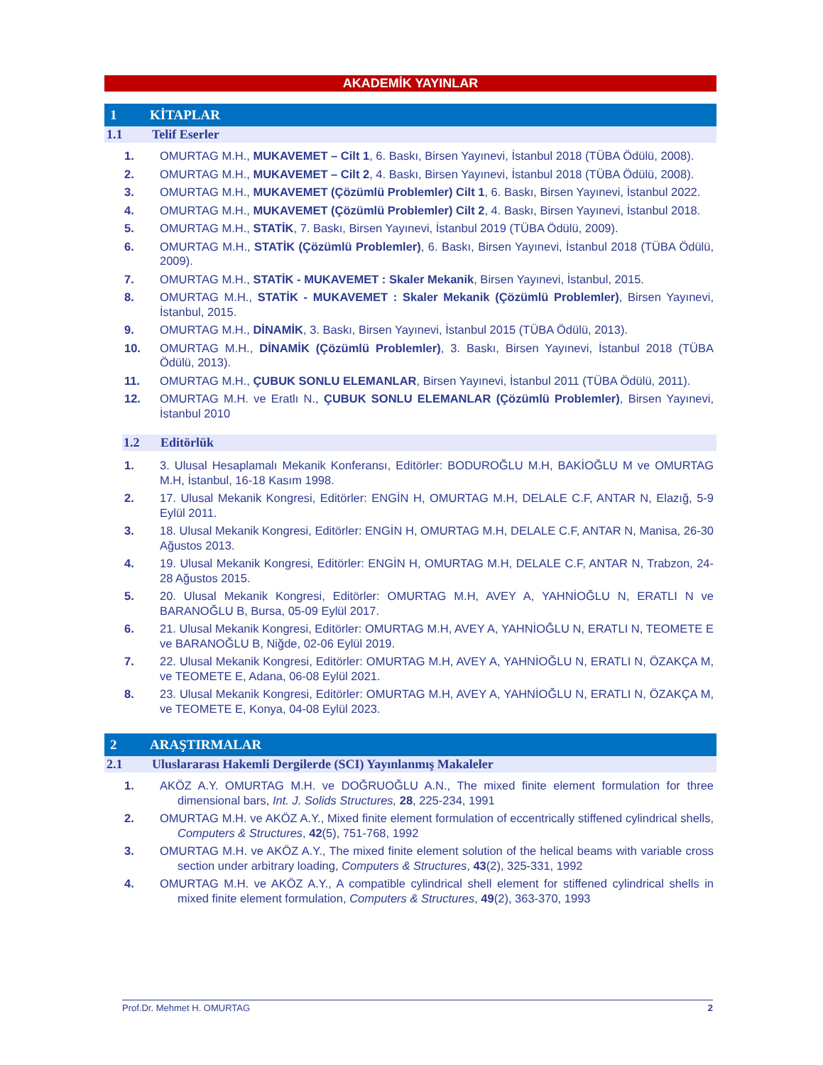AKADEMİK YAYINLAR
1 KİTAPLAR
1.1 Telif Eserler
1. OMURTAG M.H., MUKAVEMET – Cilt 1, 6. Baskı, Birsen Yayınevi, İstanbul 2018 (TÜBA Ödülü, 2008).
2. OMURTAG M.H., MUKAVEMET – Cilt 2, 4. Baskı, Birsen Yayınevi, İstanbul 2018 (TÜBA Ödülü, 2008).
3. OMURTAG M.H., MUKAVEMET (Çözümlü Problemler) Cilt 1, 6. Baskı, Birsen Yayınevi, İstanbul 2022.
4. OMURTAG M.H., MUKAVEMET (Çözümlü Problemler) Cilt 2, 4. Baskı, Birsen Yayınevi, İstanbul 2018.
5. OMURTAG M.H., STATİK, 7. Baskı, Birsen Yayınevi, İstanbul 2019 (TÜBA Ödülü, 2009).
6. OMURTAG M.H., STATİK (Çözümlü Problemler), 6. Baskı, Birsen Yayınevi, İstanbul 2018 (TÜBA Ödülü, 2009).
7. OMURTAG M.H., STATİK - MUKAVEMET : Skaler Mekanik, Birsen Yayınevi, İstanbul, 2015.
8. OMURTAG M.H., STATİK - MUKAVEMET : Skaler Mekanik (Çözümlü Problemler), Birsen Yayınevi, İstanbul, 2015.
9. OMURTAG M.H., DİNAMİK, 3. Baskı, Birsen Yayınevi, İstanbul 2015 (TÜBA Ödülü, 2013).
10. OMURTAG M.H., DİNAMİK (Çözümlü Problemler), 3. Baskı, Birsen Yayınevi, İstanbul 2018 (TÜBA Ödülü, 2013).
11. OMURTAG M.H., ÇUBUK SONLU ELEMANLAR, Birsen Yayınevi, İstanbul 2011 (TÜBA Ödülü, 2011).
12. OMURTAG M.H. ve Eratlı N., ÇUBUK SONLU ELEMANLAR (Çözümlü Problemler), Birsen Yayınevi, İstanbul 2010
1.2 Editörlük
1. 3. Ulusal Hesaplamalı Mekanik Konferansı, Editörler: BODUROĞLU M.H, BAKİOĞLU M ve OMURTAG M.H, İstanbul, 16-18 Kasım 1998.
2. 17. Ulusal Mekanik Kongresi, Editörler: ENGİN H, OMURTAG M.H, DELALE C.F, ANTAR N, Elazığ, 5-9 Eylül 2011.
3. 18. Ulusal Mekanik Kongresi, Editörler: ENGİN H, OMURTAG M.H, DELALE C.F, ANTAR N, Manisa, 26-30 Ağustos 2013.
4. 19. Ulusal Mekanik Kongresi, Editörler: ENGİN H, OMURTAG M.H, DELALE C.F, ANTAR N, Trabzon, 24-28 Ağustos 2015.
5. 20. Ulusal Mekanik Kongresi, Editörler: OMURTAG M.H, AVEY A, YAHNİOĞLU N, ERATLI N ve BARANOĞLU B, Bursa, 05-09 Eylül 2017.
6. 21. Ulusal Mekanik Kongresi, Editörler: OMURTAG M.H, AVEY A, YAHNİOĞLU N, ERATLI N, TEOMETE E ve BARANOĞLU B, Niğde, 02-06 Eylül 2019.
7. 22. Ulusal Mekanik Kongresi, Editörler: OMURTAG M.H, AVEY A, YAHNİOĞLU N, ERATLI N, ÖZAKÇA M, ve TEOMETE E, Adana, 06-08 Eylül 2021.
8. 23. Ulusal Mekanik Kongresi, Editörler: OMURTAG M.H, AVEY A, YAHNİOĞLU N, ERATLI N, ÖZAKÇA M, ve TEOMETE E, Konya, 04-08 Eylül 2023.
2 ARAŞTIRMALAR
2.1 Uluslararası Hakemli Dergilerde (SCI) Yayınlanmış Makaleler
1. AKÖZ A.Y. OMURTAG M.H. ve DOĞRUOĞLU A.N., The mixed finite element formulation for three dimensional bars, Int. J. Solids Structures, 28, 225-234, 1991
2. OMURTAG M.H. ve AKÖZ A.Y., Mixed finite element formulation of eccentrically stiffened cylindrical shells, Computers & Structures, 42(5), 751-768, 1992
3. OMURTAG M.H. ve AKÖZ A.Y., The mixed finite element solution of the helical beams with variable cross section under arbitrary loading, Computers & Structures, 43(2), 325-331, 1992
4. OMURTAG M.H. ve AKÖZ A.Y., A compatible cylindrical shell element for stiffened cylindrical shells in mixed finite element formulation, Computers & Structures, 49(2), 363-370, 1993
Prof.Dr. Mehmet H. OMURTAG 2